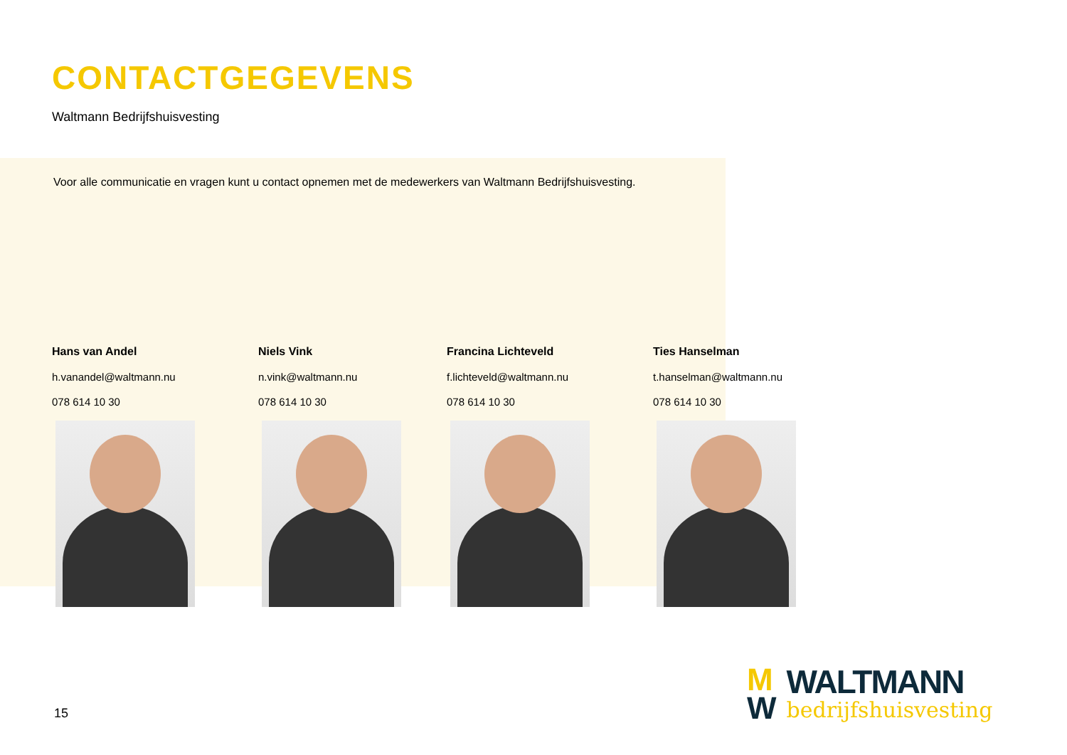CONTACTGEGEVENS
Waltmann Bedrijfshuisvesting
Voor alle communicatie en vragen kunt u contact opnemen met de medewerkers van Waltmann Bedrijfshuisvesting.
Hans van Andel
h.vanandel@waltmann.nu
078 614 10 30
Niels Vink
n.vink@waltmann.nu
078 614 10 30
Francina Lichteveld
f.lichteveld@waltmann.nu
078 614 10 30
Ties Hanselman
t.hanselman@waltmann.nu
078 614 10 30
15
M
W
WALTMANN
bedrijfshuisvesting